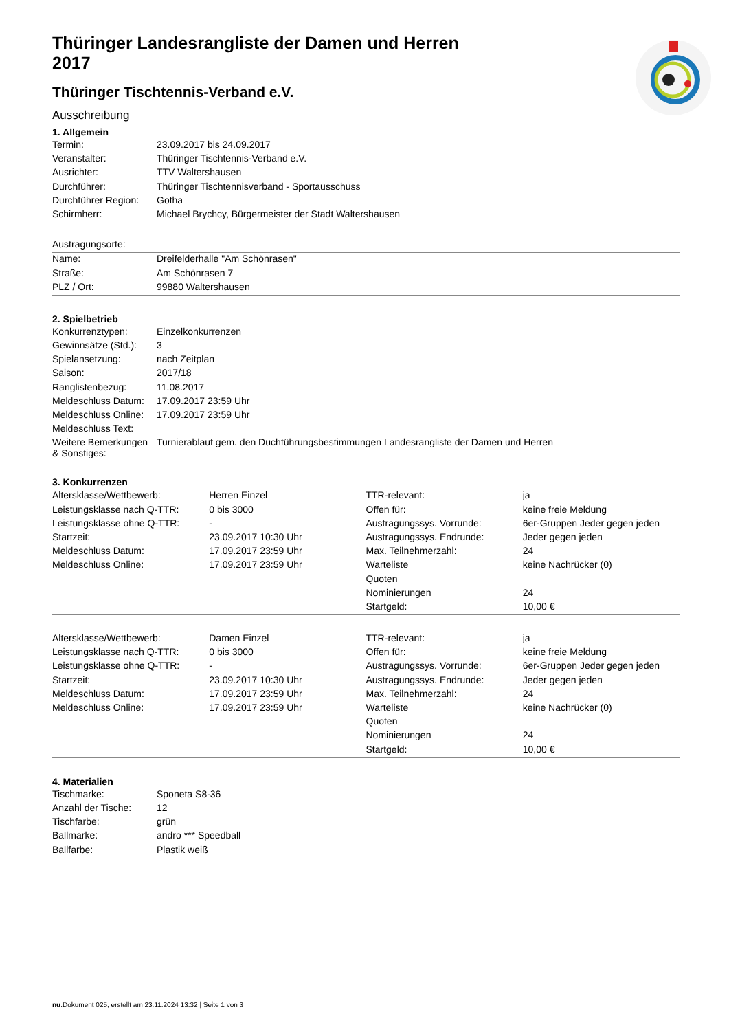Thüringer Landesrangliste der Damen und Herren 2017
Thüringer Tischtennis-Verband e.V.
Ausschreibung
1. Allgemein
| Termin: | 23.09.2017 bis 24.09.2017 |
| Veranstalter: | Thüringer Tischtennis-Verband e.V. |
| Ausrichter: | TTV Waltershausen |
| Durchführer: | Thüringer Tischtennisverband - Sportausschuss |
| Durchführer Region: | Gotha |
| Schirmherr: | Michael Brychcy, Bürgermeister der Stadt Waltershausen |
| Austragungsorte: | |
| Name: | Dreifelderhalle "Am Schönrasen" |
| Straße: | Am Schönrasen 7 |
| PLZ / Ort: | 99880 Waltershausen |
2. Spielbetrieb
| Konkurrenztypen: | Einzelkonkurrenzen |
| Gewinnsätze (Std.): | 3 |
| Spielansetzung: | nach Zeitplan |
| Saison: | 2017/18 |
| Ranglistenbezug: | 11.08.2017 |
| Meldeschluss Datum: | 17.09.2017 23:59 Uhr |
| Meldeschluss Online: | 17.09.2017 23:59 Uhr |
| Meldeschluss Text: | |
| Weitere Bemerkungen & Sonstiges: | Turnierablauf gem. den Duchführungsbestimmungen Landesrangliste der Damen und Herren |
3. Konkurrenzen
| Altersklasse/Wettbewerb: | Herren Einzel | TTR-relevant: | ja |
| Leistungsklasse nach Q-TTR: | 0 bis 3000 | Offen für: | keine freie Meldung |
| Leistungsklasse ohne Q-TTR: | - | Austragungssys. Vorrunde: | 6er-Gruppen Jeder gegen jeden |
| Startzeit: | 23.09.2017 10:30 Uhr | Austragungssys. Endrunde: | Jeder gegen jeden |
| Meldeschluss Datum: | 17.09.2017 23:59 Uhr | Max. Teilnehmerzahl: | 24 |
| Meldeschluss Online: | 17.09.2017 23:59 Uhr | Warteliste | keine Nachrücker (0) |
| | | Quoten | |
| | | Nominierungen | 24 |
| | | Startgeld: | 10,00 € |
| Altersklasse/Wettbewerb: | Damen Einzel | TTR-relevant: | ja |
| Leistungsklasse nach Q-TTR: | 0 bis 3000 | Offen für: | keine freie Meldung |
| Leistungsklasse ohne Q-TTR: | - | Austragungssys. Vorrunde: | 6er-Gruppen Jeder gegen jeden |
| Startzeit: | 23.09.2017 10:30 Uhr | Austragungssys. Endrunde: | Jeder gegen jeden |
| Meldeschluss Datum: | 17.09.2017 23:59 Uhr | Max. Teilnehmerzahl: | 24 |
| Meldeschluss Online: | 17.09.2017 23:59 Uhr | Warteliste | keine Nachrücker (0) |
| | | Quoten | |
| | | Nominierungen | 24 |
| | | Startgeld: | 10,00 € |
4. Materialien
| Tischmarke: | Sponeta S8-36 |
| Anzahl der Tische: | 12 |
| Tischfarbe: | grün |
| Ballmarke: | andro *** Speedball |
| Ballfarbe: | Plastik weiß |
nu.Dokument 025, erstellt am 23.11.2024 13:32 | Seite 1 von 3